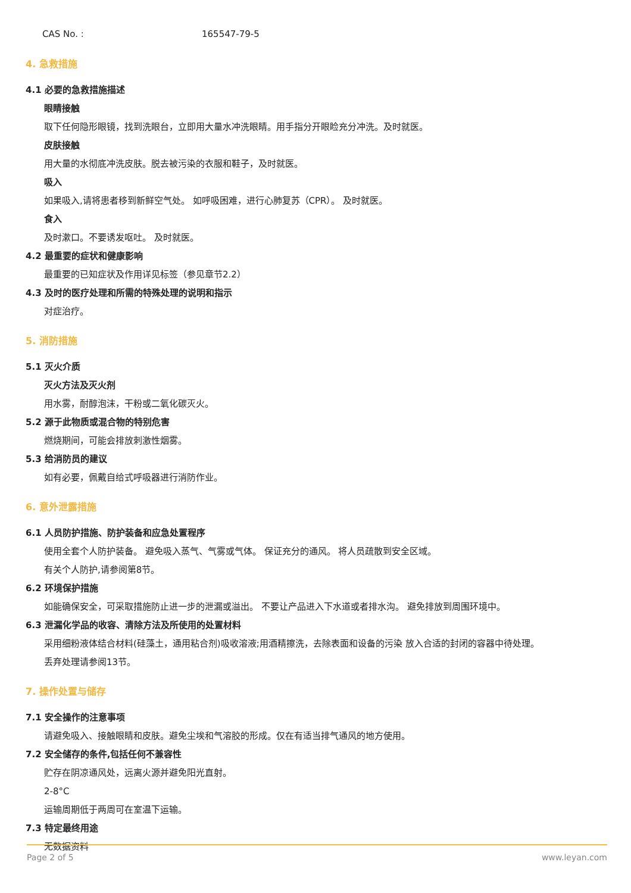CAS No. : 165547-79-5
4. 急救措施
4.1 必要的急救措施描述
眼睛接触
取下任何隐形眼镜，找到洗眼台，立即用大量水冲洗眼睛。用手指分开眼睑充分冲洗。及时就医。
皮肤接触
用大量的水彻底冲洗皮肤。脱去被污染的衣服和鞋子，及时就医。
吸入
如果吸入,请将患者移到新鲜空气处。 如呼吸困难，进行心肺复苏（CPR）。 及时就医。
食入
及时漱口。不要诱发呕吐。 及时就医。
4.2 最重要的症状和健康影响
最重要的已知症状及作用详见标签（参见章节2.2）
4.3 及时的医疗处理和所需的特殊处理的说明和指示
对症治疗。
5. 消防措施
5.1 灭火介质
灭火方法及灭火剂
用水雾，耐醇泡沫，干粉或二氧化碳灭火。
5.2 源于此物质或混合物的特别危害
燃烧期间，可能会排放刺激性烟雾。
5.3 给消防员的建议
如有必要，佩戴自给式呼吸器进行消防作业。
6. 意外泄露措施
6.1 人员防护措施、防护装备和应急处置程序
使用全套个人防护装备。 避免吸入蒸气、气雾或气体。 保证充分的通风。 将人员疏散到安全区域。
有关个人防护,请参阅第8节。
6.2 环境保护措施
如能确保安全，可采取措施防止进一步的泄漏或溢出。 不要让产品进入下水道或者排水沟。 避免排放到周围环境中。
6.3 泄漏化学品的收容、清除方法及所使用的处置材料
采用细粉液体结合材料(硅藻土，通用粘合剂)吸收溶液;用酒精擦洗，去除表面和设备的污染 放入合适的封闭的容器中待处理。
丢弃处理请参阅13节。
7. 操作处置与储存
7.1 安全操作的注意事项
请避免吸入、接触眼睛和皮肤。避免尘埃和气溶胶的形成。仅在有适当排气通风的地方使用。
7.2 安全储存的条件,包括任何不兼容性
贮存在阴凉通风处，远离火源并避免阳光直射。
2-8°C
运输周期低于两周可在室温下运输。
7.3 特定最终用途
无数据资料
Page 2 of 5 www.leyan.com